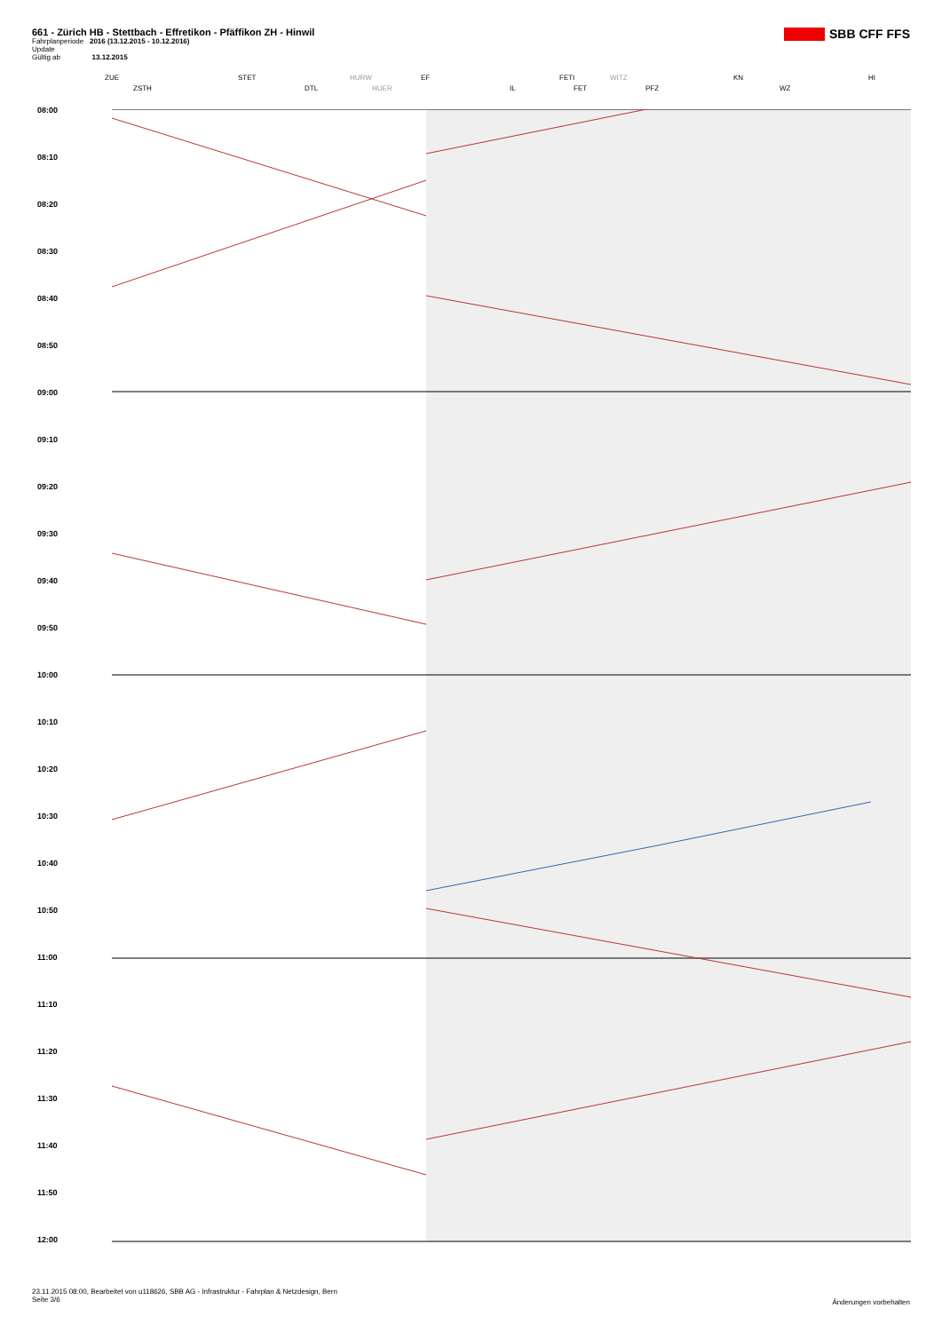661 - Zürich HB - Stettbach - Effretikon - Pfäffikon ZH - Hinwil
Fahrplanperiode 2016 (13.12.2015 - 10.12.2016)
Update
Gültig ab 13.12.2015
SBB CFF FFS
ZUE
ZSTH
STET
DTL
HURW
HUER
EF
IL
FETI
FET
WITZ
PFZ
KN
WZ
HI
08:00
08:10
08:20
08:30
08:40
08:50
09:00
09:10
09:20
09:30
09:40
09:50
10:00
10:10
10:20
10:30
10:40
10:50
11:00
11:10
11:20
11:30
11:40
11:50
12:00
23.11.2015 08:00, Bearbeitet von u118626, SBB AG - Infrastruktur - Fahrplan & Netzdesign, Bern
Seite 3/6
Änderungen vorbehalten